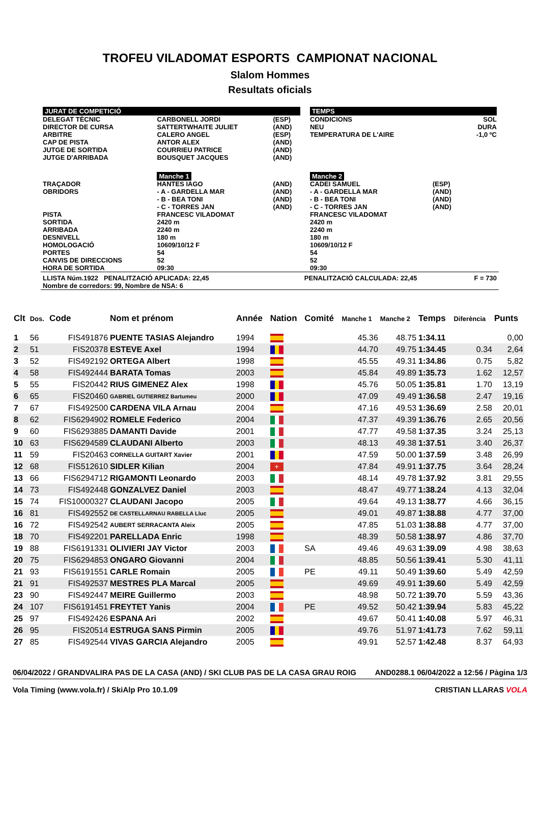TROFEU VILADOMAT ESPORTS CAMPIONAT NACIONAL
Slalom Hommes
Resultats oficials
| JURAT DE COMPETICIÓ | | | | TEMPS | | |
| DELEGAT TÈCNIC DIRECTOR DE CURSA ARBITRE CAP DE PISTA JUTGE DE SORTIDA JUTGE D'ARRIBADA | CARBONELL JORDI SATTERTWHAITE JULIET CALERO ANGEL ANTOR ALEX COURRIEU PATRICE BOUSQUET JACQUES | (ESP) (AND) (ESP) (AND) (AND) (AND) | | CONDICIONS NEU TEMPERATURA DE L'AIRE | | SOL DURA -1,0 ºC |
| | Manche 1 | | | Manche 2 | | |
| TRAÇADOR OBRIDORS | HANTES IAGO - A - GARDELLA MAR - B - BEA TONI - C - TORRES JAN | (AND) (AND) (AND) (AND) | | CADEI SAMUEL - A - GARDELLA MAR - B - BEA TONI - C - TORRES JAN | (ESP) (AND) (AND) (AND) | |
| PISTA SORTIDA ARRIBADA DESNIVELL HOMOLOGACIÓ PORTES CANVIS DE DIRECCIONS HORA DE SORTIDA | FRANCESC VILADOMAT 2420 m 2240 m 180 m 10609/10/12 F 54 52 09:30 | | | FRANCESC VILADOMAT 2420 m 2240 m 180 m 10609/10/12 F 54 52 09:30 | | |
| LLISTA Núm.1922 PENALITZACIÓ APLICADA: 22,45 Nombre de corredors: 99, Nombre de NSA: 6 | | | PENALITZACIÓ CALCULADA: 22,45 | | | F = 730 |
| Clt | Dos. | Code | Nom et prénom | Année | Nation | Comité | Manche 1 | Manche 2 | Temps | Diferència | Punts |
| --- | --- | --- | --- | --- | --- | --- | --- | --- | --- | --- | --- |
| 1 | 56 | FIS491876 | PUENTE TASIAS Alejandro | 1994 | | | 45.36 | 48.75 | 1:34.11 | | 0,00 |
| 2 | 51 | FIS20378 | ESTEVE Axel | 1994 | | | 44.70 | 49.75 | 1:34.45 | 0.34 | 2,64 |
| 3 | 52 | FIS492192 | ORTEGA Albert | 1998 | | | 45.55 | 49.31 | 1:34.86 | 0.75 | 5,82 |
| 4 | 58 | FIS492444 | BARATA Tomas | 2003 | | | 45.84 | 49.89 | 1:35.73 | 1.62 | 12,57 |
| 5 | 55 | FIS20442 | RIUS GIMENEZ Alex | 1998 | | | 45.76 | 50.05 | 1:35.81 | 1.70 | 13,19 |
| 6 | 65 | FIS20460 | GABRIEL GUTIERREZ Bartumeu | 2000 | | | 47.09 | 49.49 | 1:36.58 | 2.47 | 19,16 |
| 7 | 67 | FIS492500 | CARDENA VILA Arnau | 2004 | | | 47.16 | 49.53 | 1:36.69 | 2.58 | 20,01 |
| 8 | 62 | FIS6294902 | ROMELE Federico | 2004 | | | 47.37 | 49.39 | 1:36.76 | 2.65 | 20,56 |
| 9 | 60 | FIS6293885 | DAMANTI Davide | 2001 | | | 47.77 | 49.58 | 1:37.35 | 3.24 | 25,13 |
| 10 | 63 | FIS6294589 | CLAUDANI Alberto | 2003 | | | 48.13 | 49.38 | 1:37.51 | 3.40 | 26,37 |
| 11 | 59 | FIS20463 | CORNELLA GUITART Xavier | 2001 | | | 47.59 | 50.00 | 1:37.59 | 3.48 | 26,99 |
| 12 | 68 | FIS512610 | SIDLER Kilian | 2004 | + | | 47.84 | 49.91 | 1:37.75 | 3.64 | 28,24 |
| 13 | 66 | FIS6294712 | RIGAMONTI Leonardo | 2003 | | | 48.14 | 49.78 | 1:37.92 | 3.81 | 29,55 |
| 14 | 73 | FIS492448 | GONZALVEZ Daniel | 2003 | | | 48.47 | 49.77 | 1:38.24 | 4.13 | 32,04 |
| 15 | 74 | FIS10000327 | CLAUDANI Jacopo | 2005 | | | 49.64 | 49.13 | 1:38.77 | 4.66 | 36,15 |
| 16 | 81 | FIS492552 | DE CASTELLARNAU RABELLA Lluc | 2005 | | | 49.01 | 49.87 | 1:38.88 | 4.77 | 37,00 |
| 16 | 72 | FIS492542 | AUBERT SERRACANTA Aleix | 2005 | | | 47.85 | 51.03 | 1:38.88 | 4.77 | 37,00 |
| 18 | 70 | FIS492201 | PARELLADA Enric | 1998 | | | 48.39 | 50.58 | 1:38.97 | 4.86 | 37,70 |
| 19 | 88 | FIS6191331 | OLIVIERI JAY Victor | 2003 | | SA | 49.46 | 49.63 | 1:39.09 | 4.98 | 38,63 |
| 20 | 75 | FIS6294853 | ONGARO Giovanni | 2004 | | | 48.85 | 50.56 | 1:39.41 | 5.30 | 41,11 |
| 21 | 93 | FIS6191551 | CARLE Romain | 2005 | | PE | 49.11 | 50.49 | 1:39.60 | 5.49 | 42,59 |
| 21 | 91 | FIS492537 | MESTRES PLA Marcal | 2005 | | | 49.69 | 49.91 | 1:39.60 | 5.49 | 42,59 |
| 23 | 90 | FIS492447 | MEIRE Guillermo | 2003 | | | 48.98 | 50.72 | 1:39.70 | 5.59 | 43,36 |
| 24 | 107 | FIS6191451 | FREYTET Yanis | 2004 | | PE | 49.52 | 50.42 | 1:39.94 | 5.83 | 45,22 |
| 25 | 97 | FIS492426 | ESPANA Ari | 2002 | | | 49.67 | 50.41 | 1:40.08 | 5.97 | 46,31 |
| 26 | 95 | FIS20514 | ESTRUGA SANS Pirmin | 2005 | | | 49.76 | 51.97 | 1:41.73 | 7.62 | 59,11 |
| 27 | 85 | FIS492544 | VIVAS GARCIA Alejandro | 2005 | | | 49.91 | 52.57 | 1:42.48 | 8.37 | 64,93 |
06/04/2022 / GRANDVALIRA PAS DE LA CASA (AND) / SKI CLUB PAS DE LA CASA GRAU ROIG AND0288.1 06/04/2022 a 12:56 / Pàgina 1/3
Vola Timing (www.vola.fr) / SkiAlp Pro 10.1.09 CRISTIAN LLARAS VOLA